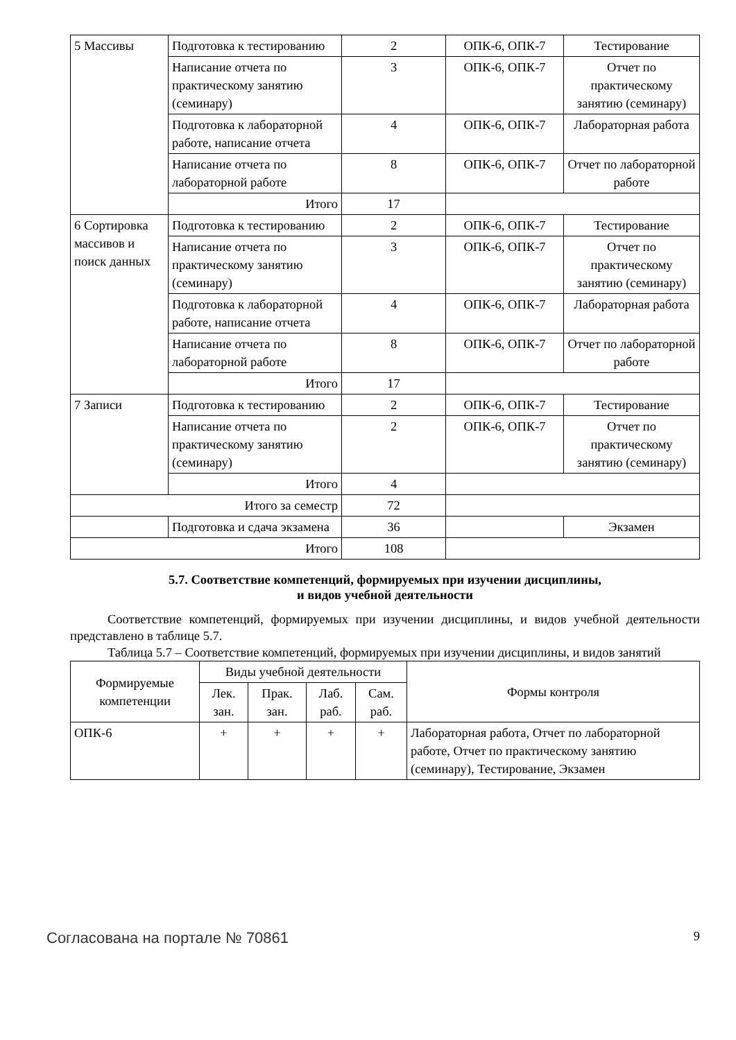| 5 Массивы | Подготовка к тестированию | 2 | ОПК-6, ОПК-7 | Тестирование |
| | Написание отчета по практическому занятию (семинару) | 3 | ОПК-6, ОПК-7 | Отчет по практическому занятию (семинару) |
| | Подготовка к лабораторной работе, написание отчета | 4 | ОПК-6, ОПК-7 | Лабораторная работа |
| | Написание отчета по лабораторной работе | 8 | ОПК-6, ОПК-7 | Отчет по лабораторной работе |
| | Итого | 17 | | |
| 6 Сортировка массивов и поиск данных | Подготовка к тестированию | 2 | ОПК-6, ОПК-7 | Тестирование |
| | Написание отчета по практическому занятию (семинару) | 3 | ОПК-6, ОПК-7 | Отчет по практическому занятию (семинару) |
| | Подготовка к лабораторной работе, написание отчета | 4 | ОПК-6, ОПК-7 | Лабораторная работа |
| | Написание отчета по лабораторной работе | 8 | ОПК-6, ОПК-7 | Отчет по лабораторной работе |
| | Итого | 17 | | |
| 7 Записи | Подготовка к тестированию | 2 | ОПК-6, ОПК-7 | Тестирование |
| | Написание отчета по практическому занятию (семинару) | 2 | ОПК-6, ОПК-7 | Отчет по практическому занятию (семинару) |
| | Итого | 4 | | |
| Итого за семестр | | 72 | | |
| | Подготовка и сдача экзамена | 36 | | Экзамен |
| Итого | | 108 | | |
5.7. Соответствие компетенций, формируемых при изучении дисциплины,
и видов учебной деятельности
Соответствие компетенций, формируемых при изучении дисциплины, и видов учебной деятельности представлено в таблице 5.7.
Таблица 5.7 – Соответствие компетенций, формируемых при изучении дисциплины, и видов занятий
| Формируемые компетенции | Виды учебной деятельности | | | | Формы контроля |
| --- | --- | --- | --- | --- | --- |
| | Лек. зан. | Прак. зан. | Лаб. раб. | Сам. раб. | |
| ОПК-6 | + | + | + | + | Лабораторная работа, Отчет по лабораторной работе, Отчет по практическому занятию (семинару), Тестирование, Экзамен |
Согласована на портале № 70861 9